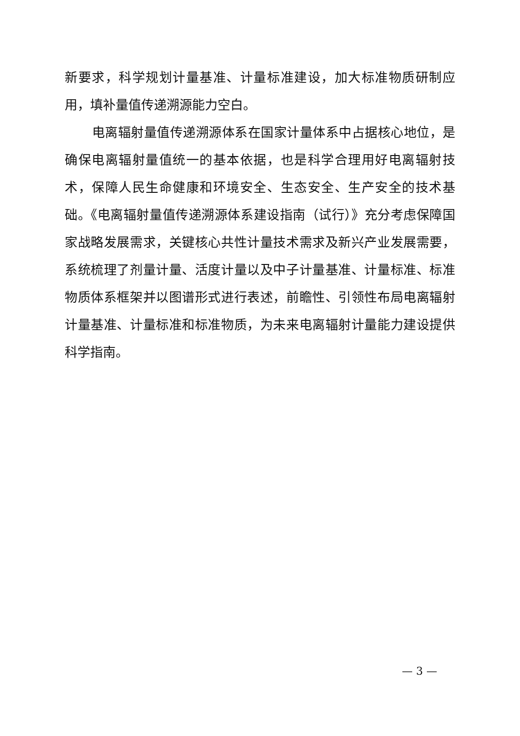新要求，科学规划计量基准、计量标准建设，加大标准物质研制应用，填补量值传递溯源能力空白。
电离辐射量值传递溯源体系在国家计量体系中占据核心地位，是确保电离辐射量值统一的基本依据，也是科学合理用好电离辐射技术，保障人民生命健康和环境安全、生态安全、生产安全的技术基础。《电离辐射量值传递溯源体系建设指南（试行）》充分考虑保障国家战略发展需求，关键核心共性计量技术需求及新兴产业发展需要，系统梳理了剂量计量、活度计量以及中子计量基准、计量标准、标准物质体系框架并以图谱形式进行表述，前瞻性、引领性布局电离辐射计量基准、计量标准和标准物质，为未来电离辐射计量能力建设提供科学指南。
— 3 —